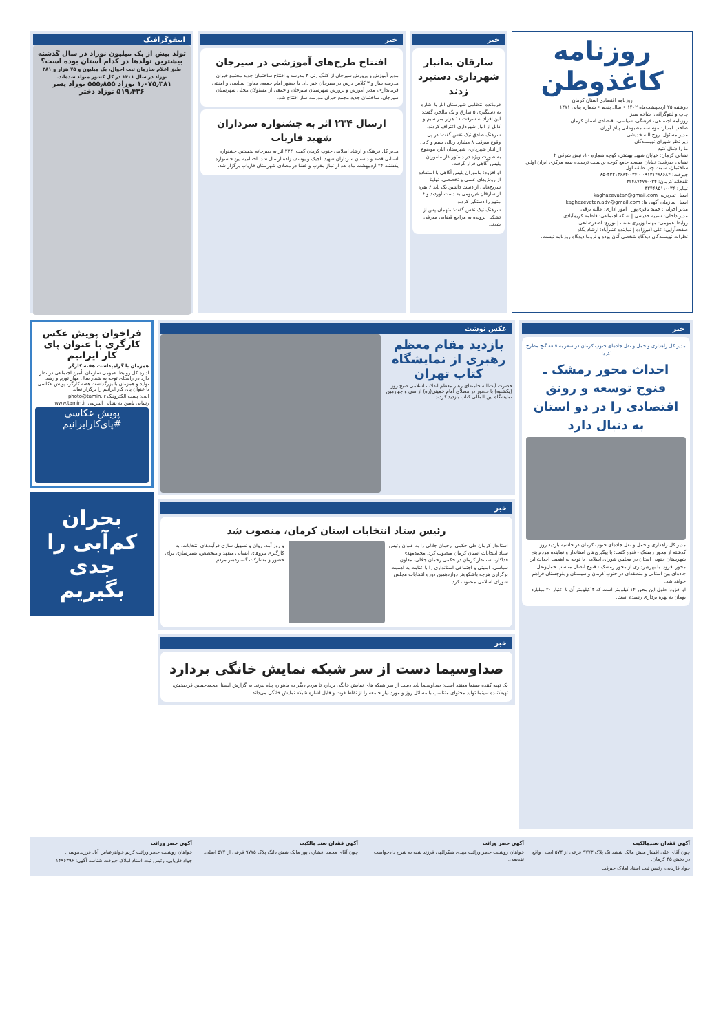روزنامه کاغذوطن
روزنامه اقتصادی استان کرمان
دوشنبه ۲۵ اردیبهشت‌ماه ۱۴۰۲ • سال پنجم • شماره پیاپی ۱۴۷۱
چاپ و لیتوگرافی: شاخه سبز
روزنامه اجتماعی، فرهنگی، سیاسی، اقتصادی استان کرمان
صاحب امتیاز: موسسه مطبوعاتی پیام آوران
مدیر مسئول: روح الله خدیشی
زیر نظر شورای نویسندگان
ما را دنبال کنید
نشانی کرمان: خیابان شهید بهشتی، کوچه شماره ۱۰، نبش شرقی ۲
نشانی جیرفت: خیابان مسجد جامع کوچه بن‌بست ترسیده بیمه مرکزی ایران اولین ساختمان، سمت چپ طبقه اول
جیرفت: ۰۹۱۳۱۴۸۸۶۸۴ - ۰۳۴-۴۳۲۱۳۶۸۴-۸۵
تلفخانه کرمان: ۰۳۴-۳۲۴۸۷۴۷۷
نمابر: ۰۳۴-۳۲۴۴۸۵۱۱
ایمیل تحریریه: kaghazevatan@gmail.com
ایمیل سازمان آگهی ها: kaghazevatan.adv@gmail.com
مدیر اجرایی: حمید باقری‌پور | امور اداری: عالیه برقی
مدیر داخلی: سمیه خدیشی | شبکه اجتماعی: فاطمه کریم‌آبادی
روابط عمومی: مهسا وزیری نسب | توزیع: اصغرصانعی
صفحه‌آرایی: علی اکبرزاده | نماینده عنبرآباد: ارشاد پگاه
نظرات نویسندگان دیدگاه شخصی آنان بوده و لزوما دیدگاه روزنامه نیست.
خبر
سارقان به‌انبار شهرداری دستبرد زدند
فرمانده انتظامی شهرستان انار با اشاره به دستگیری ۵ سارق و یک مالخر، گفت: این افراد به سرقت ۱۱ هزار متر سیم و کابل از انبار شهرداری اعتراف کردند.
سرهنگ صادق نیک نفس گفت: در پی وقوع سرقت ۸ میلیارد ریالی سیم و کابل از انبار شهرداری شهرستان انار، موضوع به صورت ویژه در دستور کار ماموران پلیس آگاهی قرار گرفت.
او افزود: ماموران پلیس آگاهی با استفاده از روش‌های علمی و تخصصی، نهایتا سرنخ‌هایی از دست داشتن یک باند ۶ نفره از سارقان غیربومی به دست آوردند و ۶ متهم را دستگیر کردند.
سرهنگ نیک نفس گفت: متهمان پس از تشکیل پرونده به مراجع قضایی معرفی شدند.
خبر
افتتاح طرح‌های آموزشی در سیرجان
مدیر آموزش و پرورش سیرجان از کلنگ زنی ۳ مدرسه و افتتاح ساختمان جدید مجتمع خیران مدرسه ساز و ۳ کلاس درس در سیرجان خبر داد. با حضور امام جمعه، معاون سیاسی و امنیتی فرمانداری، مدیر آموزش و پرورش شهرستان سیرجان و جمعی از مسئولان محلی شهرستان سیرجان، ساختمان جدید مجمع خیران مدرسه ساز افتتاح شد.
ارسال ۲۳۴ اثر به جشنواره سرداران شهید فارياب
مدیر کل فرهنگ و ارشاد اسلامی جنوب کرمان گفت: ۲۳۴ اثر به دبیرخانه نخستین جشنواره استانی قصه و داستان سرداران شهید تاجیک و یوسف زاده ارسال شد. اختتامیه این جشنواره یکشنبه ۲۴ اردیبهشت ماه بعد از نماز مغرب و عشا در مصلای شهرستان فارياب برگزار شد.
اینفوگرافیک
تولد بیش از یک میلیون نوزاد در سال گذشته
بیشترین تولدها در کدام استان بوده است؟
طبق اعلام سازمان ثبت احوال، یک میلیون و ۷۵ هزار و ۳۸۱ نوزاد در سال ۱۴۰۱ در کل کشور متولد شده‌اند.
۱٫۰۷۵٫۳۸۱ نوزاد ۵۵۵٫۸۵۵ نوزاد پسر ۵۱۹٫۴۳۶ نوزاد دختر
خبر
مدیر کل راهداری و حمل و نقل جاده‌ای جنوب کرمان در سفر به قلعه گنج مطرح کرد:
احداث محور رمشک ـ فنوج توسعه و رونق اقتصادی را در دو استان به دنبال دارد
مدیر کل راهداری و حمل و نقل جاده‌ای جنوب کرمان در حاشیه بازدید روز گذشته از محور رمشک - فنوج گفت: با پیگیری‌های استاندار و نماینده مردم پنج شهرستان جنوبی استان در مجلس شورای اسلامی با توجه به اهمیت احداث این محور افزود: با بهره‌برداری از محور رمشک - فنوج اتصال مناسب حمل‌ونقل جاده‌ای بین استانی و منطقه‌ای در جنوب کرمان و سیستان و بلوچستان فراهم خواهد شد.
او افزود: طول این محور ۱۴ کیلومتر است که ۴ کیلومتر آن با اعتبار ۲۰ میلیارد تومان به بهره برداری رسیده است.
عکس نوشت
بازدید مقام معظم رهبری از نمایشگاه کتاب تهران
حضرت آیت‌الله خامنه‌ای رهبر معظم انقلاب اسلامی صبح روز (یکشنبه) با حضور در مصلای امام خمینی(ره) از سی و چهارمین نمایشگاه بین المللی کتاب بازدید کردند.
خبر
رئیس ستاد انتخابات استان کرمان، منصوب شد
استاندار کرمان طی حکمی، رحمان جلالی را به عنوان رئیس ستاد انتخابات استان کرمان منصوب کرد. محمدمهدی فداکار، استاندار کرمان در حکمی رحمان جلالی، معاون سیاسی، امنیتی و اجتماعی استانداری را با عنایت به اهمیت برگزاری هرچه باشکوه‌تر دوازدهمین دوره انتخابات مجلس شورای اسلامی منصوب کرد.
و روز آمد، روان و تسهیل سازی فرآیندهای انتخابات، به کارگیری نیروهای انسانی متعهد و متخصص، بسترسازی برای حضور و مشارکت گسترده‌تر مردم.
خبر
صداوسیما دست از سر شبکه نمایش خانگی بردارد
یک تهیه کننده سینما معتقد است: صداوسیما باید دست از سر شبکه های نمایش خانگی بردارد تا مردم دیگر به ماهواره پناه نبرند. به گزارش ایسنا، محمدحسین فرحبخش، تهیه‌کننده سینما تولید محتوای متناسب با مسائل روز و مورد نیاز جامعه را از نقاط قوت و قابل اشاره شبکه نمایش خانگی می‌داند.
فراخوان پویش عکس کارگری با عنوان پای کار ایرانیم
همزمان با گرامیداشت هفته کارگر
اداره کل روابط عمومی سازمان تأمین اجتماعی در نظر دارد در راستای توجه به شعار سال مهار تورم و رشد تولید و همزمان با بزرگداشت هفته کارگر، پویش عکاسی با عنوان پای کار ایرانیم را برگزار نماید.
الف: پست الکترونیک photo@tamin.ir
رسانی تامین به نشانی اینترنتی www.tamin.ir
پویش عکاسی #پای‌کارایرانیم
بحران کم‌آبی را جدی بگیریم
آگهی فقدان سندمالکیت
چون آقای علی افشار منش مالک ششدانگ پلاک ۹۷۷۳ فرعی از ۵۷۴ اصلی واقع در بخش ۴۵ کرمان.
جواد فاریابی، رئیس ثبت اسناد املاک جیرفت
آگهی حصر وراثت
خواهان روشنت حصر وراثت مهدی شکرالهی فرزند شبه به شرح دادخواست تقدیمی.
آگهی فقدان سند مالکیت
چون آقای محمد افشاری پور مالک شش دانگ پلاک ۹۷۷۵ فرعی از ۵۷۴ اصلی.
آگهی حصر وراثت
خواهان روشنت حصر وراثت کریم خواهرعباس آباد فرزندموسی.
جواد فاریابی، رئیس ثبت اسناد املاک جیرفت شناسه آگهی: ۱۴۹۶۳۹۶